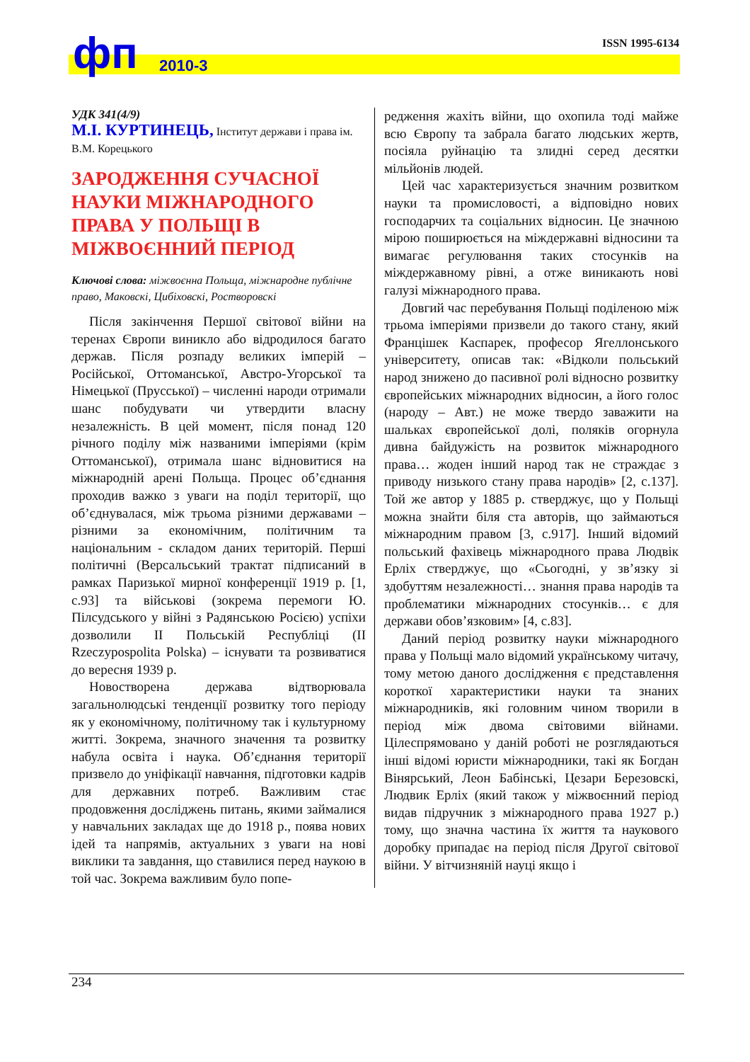фп 2010-3
ISSN 1995-6134
УДК 341(4/9)
М.І. КУРТИНЕЦЬ, Інститут держави і права ім. В.М. Корецького
ЗАРОДЖЕННЯ СУЧАСНОЇ НАУКИ МІЖНАРОДНОГО ПРАВА У ПОЛЬЩІ В МІЖВОЄННИЙ ПЕРІОД
Ключові слова: міжвоєнна Польща, міжнародне публічне право, Маковскі, Цибіховскі, Ростворовскі
Після закінчення Першої світової війни на теренах Європи виникло або відродилося багато держав. Після розпаду великих імперій – Російської, Оттоманської, Австро-Угорської та Німецької (Прусської) – численні народи отримали шанс побудувати чи утвердити власну незалежність. В цей момент, після понад 120 річного поділу між названими імперіями (крім Оттоманської), отримала шанс відновитися на міжнародній арені Польща. Процес об’єднання проходив важко з уваги на поділ території, що об’єднувалася, між трьома різними державами – різними за економічним, політичним та національним - складом даних територій. Перші політичні (Версальський трактат підписаний в рамках Паризької мирної конференції 1919 р. [1, с.93] та військові (зокрема перемоги Ю. Пілсудського у війні з Радянською Росією) успіхи дозволили ІІ Польській Республіці (II Rzeczypospolita Polska) – існувати та розвиватися до вересня 1939 р.
Новостворена держава відтворювала загальнолюдські тенденції розвитку того періоду як у економічному, політичному так і культурному житті. Зокрема, значного значення та розвитку набула освіта і наука. Об’єднання території призвело до уніфікації навчання, підготовки кадрів для державних потреб. Важливим стає продовження досліджень питань, якими займалися у навчальних закладах ще до 1918 р., поява нових ідей та напрямів, актуальних з уваги на нові виклики та завдання, що ставилися перед наукою в той час. Зокрема важливим було попе-
редження жахіть війни, що охопила тоді майже всю Європу та забрала багато людських жертв, посіяла руйнацію та злидні серед десятки мільйонів людей.
Цей час характеризується значним розвитком науки та промисловості, а відповідно нових господарчих та соціальних відносин. Це значною мірою поширюється на міждержавні відносини та вимагає регулювання таких стосунків на міждержавному рівні, а отже виникають нові галузі міжнародного права.
Довгий час перебування Польщі поділеною між трьома імперіями призвели до такого стану, який Францішек Каспарек, професор Ягеллонського університету, описав так: «Відколи польський народ знижено до пасивної ролі відносно розвитку європейських міжнародних відносин, а його голос (народу – Авт.) не може твердо заважити на шальках європейської долі, поляків огорнула дивна байдужість на розвиток міжнародного права… жоден інший народ так не страждає з приводу низького стану права народів» [2, с.137]. Той же автор у 1885 р. стверджує, що у Польщі можна знайти біля ста авторів, що займаються міжнародним правом [3, с.917]. Інший відомий польський фахівець міжнародного права Людвік Ерліх стверджує, що «Сьогодні, у зв’язку зі здобуттям незалежності… знання права народів та проблематики міжнародних стосунків… є для держави обов’язковим» [4, с.83].
Даний період розвитку науки міжнародного права у Польщі мало відомий українському читачу, тому метою даного дослідження є представлення короткої характеристики науки та знаних міжнародників, які головним чином творили в період між двома світовими війнами. Цілеспрямовано у даній роботі не розглядаються інші відомі юристи міжнародники, такі як Богдан Вінярський, Леон Бабінські, Цезари Березовскі, Людвик Ерліх (який також у міжвоєнний період видав підручник з міжнародного права 1927 р.) тому, що значна частина їх життя та наукового доробку припадає на період після Другої світової війни. У вітчизняній науці якщо і
234